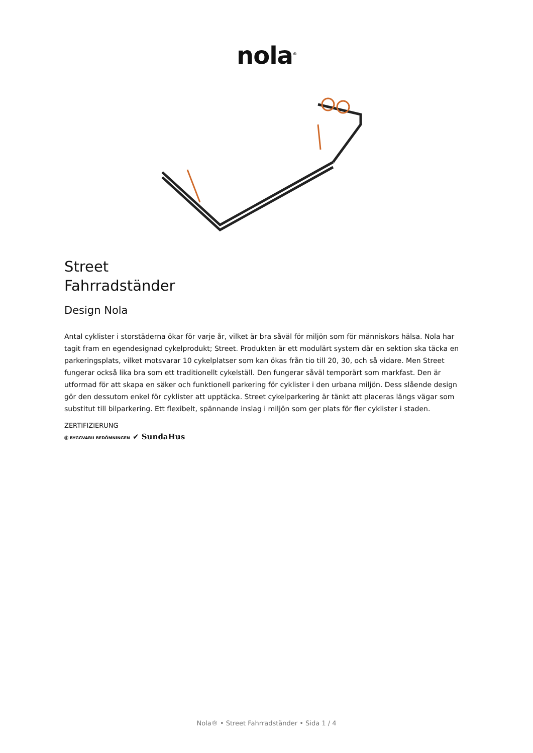nola<sup>®</sup>
Street
Fahrradständer
Design Nola
Antal cyklister i storstäderna ökar för varje år, vilket är bra såväl för miljön som för människors hälsa. Nola har tagit fram en egendesignad cykelprodukt; Street. Produkten är ett modulärt system där en sektion ska täcka en parkeringsplats, vilket motsvarar 10 cykelplatser som kan ökas från tio till 20, 30, och så vidare. Men Street fungerar också lika bra som ett traditionellt cykelställ. Den fungerar såväl temporärt som markfast. Den är utformad för att skapa en säker och funktionell parkering för cyklister i den urbana miljön. Dess slående design gör den dessutom enkel för cyklister att upptäcka. Street cykelparkering är tänkt att placeras längs vägar som substitut till bilparkering. Ett flexibelt, spännande inslag i miljön som ger plats för fler cyklister i staden.
ZERTIFIZIERUNG
Ⓑ BYGGVARU BEDÖMNINGEN ✔ SundaHus
Nola® • Street Fahrradständer • Sida 1 / 4